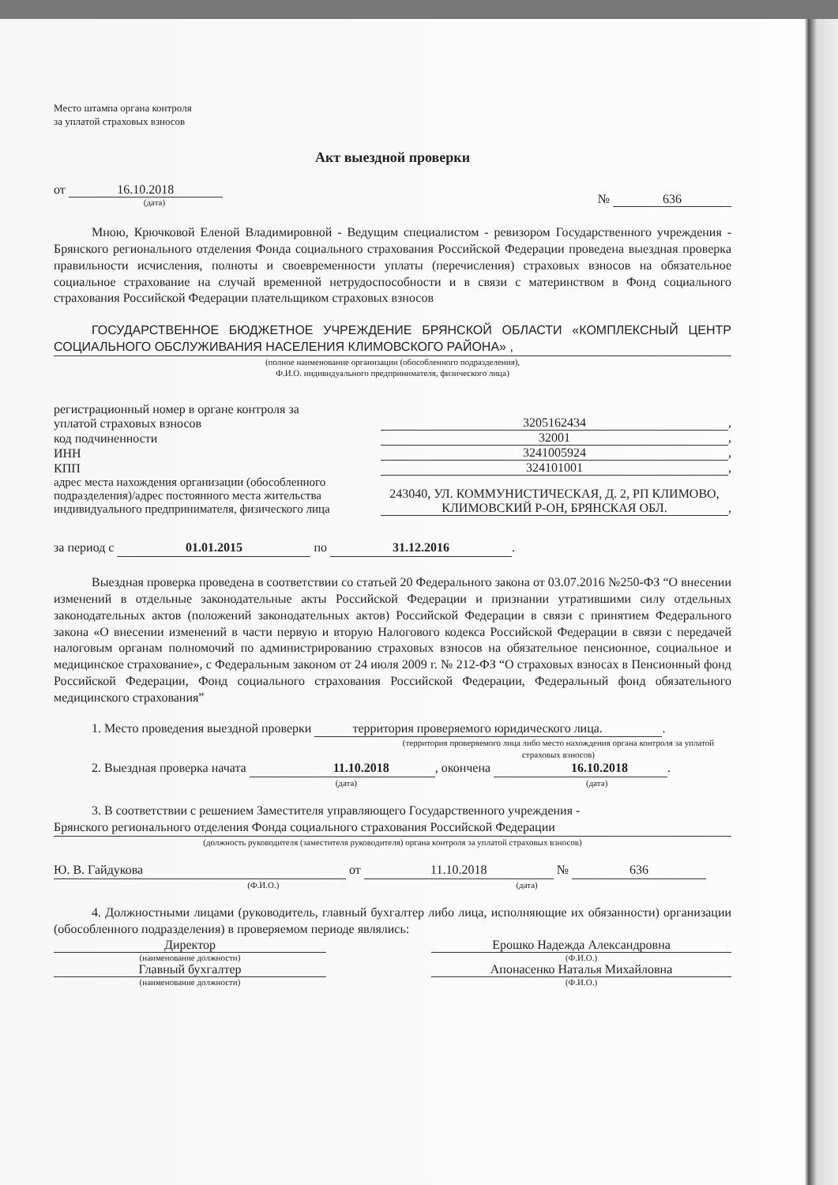Место штампа органа контроля
за уплатой страховых взносов
Акт выездной проверки
от 16.10.2018
(дата)
№ 636
Мною, Крючковой Еленой Владимировной - Ведущим специалистом - ревизором Государственного учреждения - Брянского регионального отделения Фонда социального страхования Российской Федерации проведена выездная проверка правильности исчисления, полноты и своевременности уплаты (перечисления) страховых взносов на обязательное социальное страхование на случай временной нетрудоспособности и в связи с материнством в Фонд социального страхования Российской Федерации плательщиком страховых взносов
ГОСУДАРСТВЕННОЕ БЮДЖЕТНОЕ УЧРЕЖДЕНИЕ БРЯНСКОЙ ОБЛАСТИ «КОМПЛЕКСНЫЙ ЦЕНТР СОЦИАЛЬНОГО ОБСЛУЖИВАНИЯ НАСЕЛЕНИЯ КЛИМОВСКОГО РАЙОНА» ,
(полное наименование организации (обособленного подразделения),
Ф.И.О. индивидуального предпринимателя, физического лица)
регистрационный номер в органе контроля за
уплатой страховых взносов 3205162434,
код подчиненности 32001,
ИНН 3241005924,
КПП 324101001,
адрес места нахождения организации (обособленного
подразделения)/адрес постоянного места жительства
индивидуального предпринимателя, физического лица 243040, УЛ. КОММУНИСТИЧЕСКАЯ, Д. 2, РП КЛИМОВО, КЛИМОВСКИЙ Р-ОН, БРЯНСКАЯ ОБЛ.,
за период с 01.01.2015 по 31.12.2016.
Выездная проверка проведена в соответствии со статьей 20 Федерального закона от 03.07.2016 №250-ФЗ “О внесении изменений в отдельные законодательные акты Российской Федерации и признании утратившими силу отдельных законодательных актов (положений законодательных актов) Российской Федерации в связи с принятием Федерального закона «О внесении изменений в части первую и вторую Налогового кодекса Российской Федерации в связи с передачей налоговым органам полномочий по администрированию страховых взносов на обязательное пенсионное, социальное и медицинское страхование», с Федеральным законом от 24 июля 2009 г. № 212-ФЗ “О страховых взносах в Пенсионный фонд Российской Федерации, Фонд социального страхования Российской Федерации, Федеральный фонд обязательного медицинского страхования”
1. Место проведения выездной проверки территория проверяемого юридического лица..
(территория проверяемого лица либо место нахождения органа контроля за уплатой страховых взносов)
2. Выездная проверка начата 11.10.2018, окончена 16.10.2018.
(дата) (дата)
3. В соответствии с решением Заместителя управляющего Государственного учреждения -
Брянского регионального отделения Фонда социального страхования Российской Федерации
(должность руководителя (заместителя руководителя) органа контроля за уплатой страховых взносов)
Ю. В. Гайдукова от 11.10.2018 № 636
(Ф.И.О.) (дата)
4. Должностными лицами (руководитель, главный бухгалтер либо лица, исполняющие их обязанности) организации (обособленного подразделения) в проверяемом периоде являлись:
Директор
(наименование должности)
Главный бухгалтер
(наименование должности)
Ерошко Надежда Александровна
(Ф.И.О.)
Апонасенко Наталья Михайловна
(Ф.И.О.)